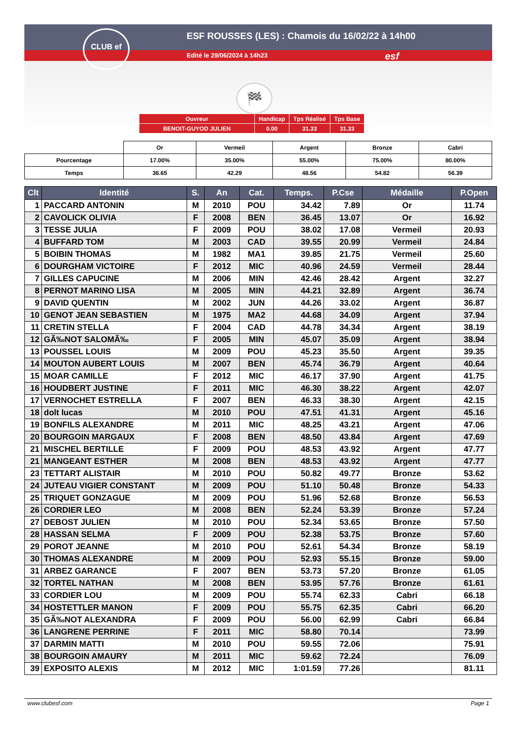CLUB ef
ESF ROUSSES (LES) : Chamois du 16/02/22 à 14h00
Edité le 29/06/2024 à 14h23
esf
🏁
| Ouvreur | Handicap | Tps Réalisé | Tps Base |
| BENOIT-GUYOD JULIEN | 0.00 | 31.33 | 31.33 |
| | Or | Vermeil | Argent | Bronze | Cabri |
| Pourcentage | 17.00% | 35.00% | 55.00% | 75.00% | 80.00% |
| Temps | 36.65 | 42.29 | 48.56 | 54.82 | 56.39 |
| Clt | Identité | S. | An | Cat. | Temps. | P.Cse | Médaille | P.Open |
| --- | --- | --- | --- | --- | --- | --- | --- | --- |
| 1 | PACCARD ANTONIN | M | 2010 | POU | 34.42 | 7.89 | Or | 11.74 |
| 2 | CAVOLICK OLIVIA | F | 2008 | BEN | 36.45 | 13.07 | Or | 16.92 |
| 3 | TESSE JULIA | F | 2009 | POU | 38.02 | 17.08 | Vermeil | 20.93 |
| 4 | BUFFARD TOM | M | 2003 | CAD | 39.55 | 20.99 | Vermeil | 24.84 |
| 5 | BOIBIN THOMAS | M | 1982 | MA1 | 39.85 | 21.75 | Vermeil | 25.60 |
| 6 | DOURGHAM VICTOIRE | F | 2012 | MIC | 40.96 | 24.59 | Vermeil | 28.44 |
| 7 | GILLES CAPUCINE | M | 2006 | MIN | 42.46 | 28.42 | Argent | 32.27 |
| 8 | PERNOT MARINO LISA | M | 2005 | MIN | 44.21 | 32.89 | Argent | 36.74 |
| 9 | DAVID QUENTIN | M | 2002 | JUN | 44.26 | 33.02 | Argent | 36.87 |
| 10 | GENOT JEAN SEBASTIEN | M | 1975 | MA2 | 44.68 | 34.09 | Argent | 37.94 |
| 11 | CRETIN STELLA | F | 2004 | CAD | 44.78 | 34.34 | Argent | 38.19 |
| 12 | GÃ‰NOT SALOMÃ‰ | F | 2005 | MIN | 45.07 | 35.09 | Argent | 38.94 |
| 13 | POUSSEL LOUIS | M | 2009 | POU | 45.23 | 35.50 | Argent | 39.35 |
| 14 | MOUTON AUBERT LOUIS | M | 2007 | BEN | 45.74 | 36.79 | Argent | 40.64 |
| 15 | MOAR CAMILLE | F | 2012 | MIC | 46.17 | 37.90 | Argent | 41.75 |
| 16 | HOUDBERT JUSTINE | F | 2011 | MIC | 46.30 | 38.22 | Argent | 42.07 |
| 17 | VERNOCHET ESTRELLA | F | 2007 | BEN | 46.33 | 38.30 | Argent | 42.15 |
| 18 | dolt lucas | M | 2010 | POU | 47.51 | 41.31 | Argent | 45.16 |
| 19 | BONFILS ALEXANDRE | M | 2011 | MIC | 48.25 | 43.21 | Argent | 47.06 |
| 20 | BOURGOIN MARGAUX | F | 2008 | BEN | 48.50 | 43.84 | Argent | 47.69 |
| 21 | MISCHEL BERTILLE | F | 2009 | POU | 48.53 | 43.92 | Argent | 47.77 |
| 21 | MANGEANT ESTHER | M | 2008 | BEN | 48.53 | 43.92 | Argent | 47.77 |
| 23 | TETTART ALISTAIR | M | 2010 | POU | 50.82 | 49.77 | Bronze | 53.62 |
| 24 | JUTEAU VIGIER CONSTANT | M | 2009 | POU | 51.10 | 50.48 | Bronze | 54.33 |
| 25 | TRIQUET GONZAGUE | M | 2009 | POU | 51.96 | 52.68 | Bronze | 56.53 |
| 26 | CORDIER LEO | M | 2008 | BEN | 52.24 | 53.39 | Bronze | 57.24 |
| 27 | DEBOST JULIEN | M | 2010 | POU | 52.34 | 53.65 | Bronze | 57.50 |
| 28 | HASSAN SELMA | F | 2009 | POU | 52.38 | 53.75 | Bronze | 57.60 |
| 29 | POROT JEANNE | M | 2010 | POU | 52.61 | 54.34 | Bronze | 58.19 |
| 30 | THOMAS ALEXANDRE | M | 2009 | POU | 52.93 | 55.15 | Bronze | 59.00 |
| 31 | ARBEZ GARANCE | F | 2007 | BEN | 53.73 | 57.20 | Bronze | 61.05 |
| 32 | TORTEL NATHAN | M | 2008 | BEN | 53.95 | 57.76 | Bronze | 61.61 |
| 33 | CORDIER LOU | M | 2009 | POU | 55.74 | 62.33 | Cabri | 66.18 |
| 34 | HOSTETTLER MANON | F | 2009 | POU | 55.75 | 62.35 | Cabri | 66.20 |
| 35 | GÃ‰NOT ALEXANDRA | F | 2009 | POU | 56.00 | 62.99 | Cabri | 66.84 |
| 36 | LANGRENE PERRINE | F | 2011 | MIC | 58.80 | 70.14 | | 73.99 |
| 37 | DARMIN MATTI | M | 2010 | POU | 59.55 | 72.06 | | 75.91 |
| 38 | BOURGOIN AMAURY | M | 2011 | MIC | 59.62 | 72.24 | | 76.09 |
| 39 | EXPOSITO ALEXIS | M | 2012 | MIC | 1:01.59 | 77.26 | | 81.11 |
www.clubesf.com Page 1